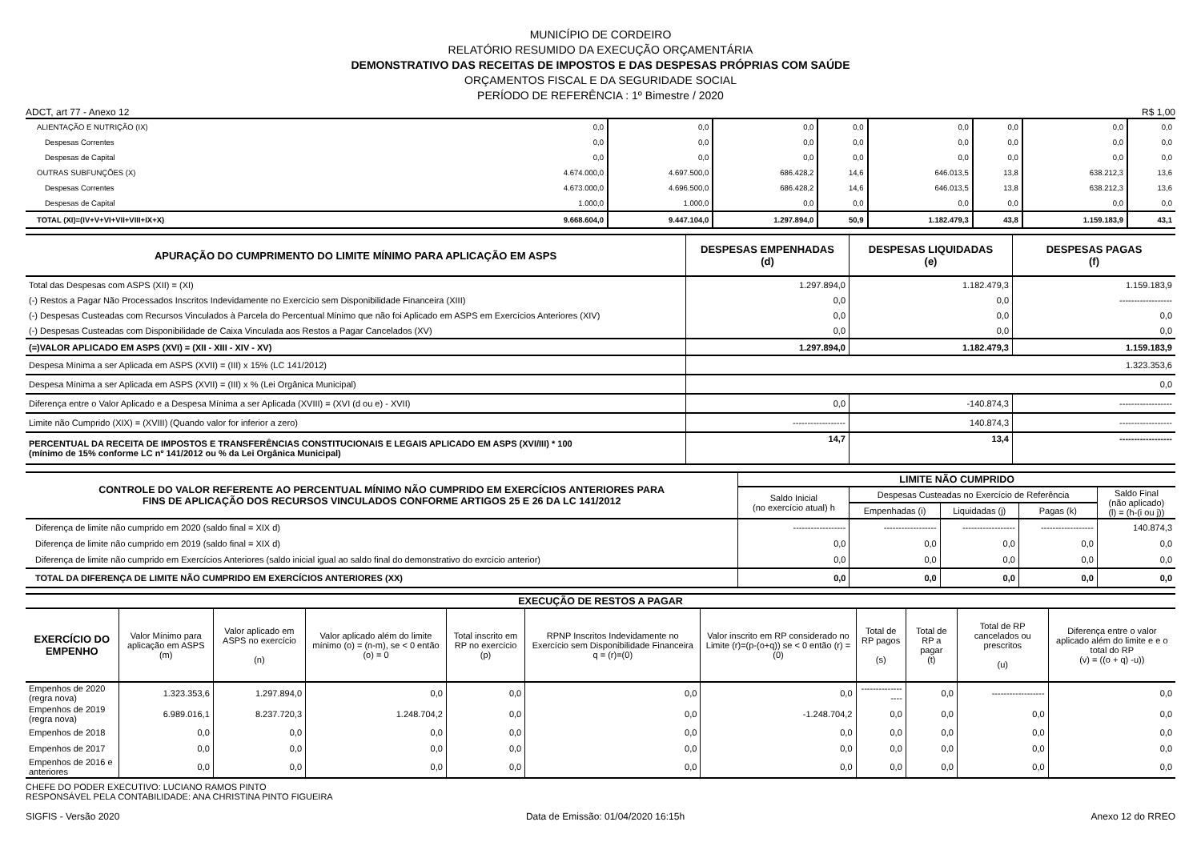MUNICÍPIO DE CORDEIRO
RELATÓRIO RESUMIDO DA EXECUÇÃO ORÇAMENTÁRIA
DEMONSTRATIVO DAS RECEITAS DE IMPOSTOS E DAS DESPESAS PRÓPRIAS COM SAÚDE
ORÇAMENTOS FISCAL E DA SEGURIDADE SOCIAL
PERÍODO DE REFERÊNCIA : 1º Bimestre / 2020
ADCT, art 77 - Anexo 12 R$ 1,00
| ALIENTAÇÃO E NUTRIÇÃO (IX) | 0,0 | 0,0 | 0,0 | 0,0 | 0,0 | 0,0 | 0,0 | 0,0 |
| Despesas Correntes | 0,0 | 0,0 | 0,0 | 0,0 | 0,0 | 0,0 | 0,0 | 0,0 |
| Despesas de Capital | 0,0 | 0,0 | 0,0 | 0,0 | 0,0 | 0,0 | 0,0 | 0,0 |
| OUTRAS SUBFUNÇÕES (X) | 4.674.000,0 | 4.697.500,0 | 686.428,2 | 14,6 | 646.013,5 | 13,8 | 638.212,3 | 13,6 |
| Despesas Correntes | 4.673.000,0 | 4.696.500,0 | 686.428,2 | 14,6 | 646.013,5 | 13,8 | 638.212,3 | 13,6 |
| Despesas de Capital | 1.000,0 | 1.000,0 | 0,0 | 0,0 | 0,0 | 0,0 | 0,0 | 0,0 |
| TOTAL (XI)=(IV+V+VI+VII+VIII+IX+X) | 9.668.604,0 | 9.447.104,0 | 1.297.894,0 | 50,9 | 1.182.479,3 | 43,8 | 1.159.183,9 | 43,1 |
| APURAÇÃO DO CUMPRIMENTO DO LIMITE MÍNIMO PARA APLICAÇÃO EM ASPS | DESPESAS EMPENHADAS (d) | DESPESAS LIQUIDADAS (e) | DESPESAS PAGAS (f) |
| --- | --- | --- | --- |
| Total das Despesas com ASPS (XII) = (XI) | 1.297.894,0 | 1.182.479,3 | 1.159.183,9 |
| (-) Restos a Pagar Não Processados Inscritos Indevidamente no Exercício sem Disponibilidade Financeira (XIII) | 0,0 | 0,0 | ------------------ |
| (-) Despesas Custeadas com Recursos Vinculados à Parcela do Percentual Mínimo que não foi Aplicado em ASPS em Exercícios Anteriores (XIV) | 0,0 | 0,0 | 0,0 |
| (-) Despesas Custeadas com Disponibilidade de Caixa Vinculada aos Restos a Pagar Cancelados (XV) | 0,0 | 0,0 | 0,0 |
| (=)VALOR APLICADO EM ASPS (XVI) = (XII - XIII - XIV - XV) | 1.297.894,0 | 1.182.479,3 | 1.159.183,9 |
| Despesa Mínima a ser Aplicada em ASPS (XVII) = (III) x 15% (LC 141/2012) | 1.323.353,6 | | |
| Despesa Mínima a ser Aplicada em ASPS (XVII) = (III) x % (Lei Orgânica Municipal) | 0,0 | | |
| Diferença entre o Valor Aplicado e a Despesa Mínima a ser Aplicada (XVIII) = (XVI (d ou e) - XVII) | 0,0 | -140.874,3 | ------------------ |
| Limite não Cumprido (XIX) = (XVIII) (Quando valor for inferior a zero) | ------------------ | 140.874,3 | ------------------ |
| PERCENTUAL DA RECEITA DE IMPOSTOS E TRANSFERÊNCIAS CONSTITUCIONAIS E LEGAIS APLICADO EM ASPS (XVI/III) * 100 (mínimo de 15% conforme LC nº 141/2012 ou % da Lei Orgânica Municipal) | 14,7 | 13,4 | ------------------ |
| CONTROLE DO VALOR REFERENTE AO PERCENTUAL MÍNIMO NÃO CUMPRIDO EM EXERCÍCIOS ANTERIORES PARA FINS DE APLICAÇÃO DOS RECURSOS VINCULADOS CONFORME ARTIGOS 25 E 26 DA LC 141/2012 | LIMITE NÃO CUMPRIDO | | | | |
| --- | --- | --- | --- | --- | --- |
| | Saldo Inicial (no exercício atual) h | Despesas Custeadas no Exercício de Referência | | | Saldo Final (não aplicado) (l) = (h-(i ou j)) |
| | | Empenhadas (i) | Liquidadas (j) | Pagas (k) | |
| Diferença de limite não cumprido em 2020 (saldo final = XIX d) | ------------------ | ------------------ | ------------------ | ------------------ | 140.874,3 |
| Diferença de limite não cumprido em 2019 (saldo final = XIX d) | 0,0 | 0,0 | 0,0 | 0,0 | 0,0 |
| Diferença de limite não cumprido em Exercícios Anteriores (saldo inicial igual ao saldo final do demonstrativo do exrcício anterior) | 0,0 | 0,0 | 0,0 | 0,0 | 0,0 |
| TOTAL DA DIFERENÇA DE LIMITE NÃO CUMPRIDO EM EXERCÍCIOS ANTERIORES (XX) | 0,0 | 0,0 | 0,0 | 0,0 | 0,0 |
| EXECUÇÃO DE RESTOS A PAGAR | | | | | | | | | | |
| --- | --- | --- | --- | --- | --- | --- | --- | --- | --- | --- |
| EXERCÍCIO DO EMPENHO | Valor Mínimo para aplicação em ASPS (m) | Valor aplicado em ASPS no exercício (n) | Valor aplicado além do limite mínimo (o) = (n-m), se < 0 então (o) = 0 | Total inscrito em RP no exercício (p) | RPNP Inscritos Indevidamente no Exercício sem Disponibilidade Financeira q = (r)=(0) | Valor inscrito em RP considerado no Limite (r)=(p-(o+q)) se < 0 então (r) = (0) | Total de RP pagos (s) | Total de RP a pagar (t) | Total de RP cancelados ou prescritos (u) | Diferença entre o valor aplicado além do limite e e o total do RP (v) = ((o + q) -u)) |
| Empenhos de 2020 (regra nova) | 1.323.353,6 | 1.297.894,0 | 0,0 | 0,0 | 0,0 | 0,0 | ------------------ | 0,0 | ------------------ | 0,0 |
| Empenhos de 2019 (regra nova) | 6.989.016,1 | 8.237.720,3 | 1.248.704,2 | 0,0 | 0,0 | -1.248.704,2 | 0,0 | 0,0 | 0,0 | 0,0 |
| Empenhos de 2018 | 0,0 | 0,0 | 0,0 | 0,0 | 0,0 | 0,0 | 0,0 | 0,0 | 0,0 | 0,0 |
| Empenhos de 2017 | 0,0 | 0,0 | 0,0 | 0,0 | 0,0 | 0,0 | 0,0 | 0,0 | 0,0 | 0,0 |
| Empenhos de 2016 e anteriores | 0,0 | 0,0 | 0,0 | 0,0 | 0,0 | 0,0 | 0,0 | 0,0 | 0,0 | 0,0 |
CHEFE DO PODER EXECUTIVO: LUCIANO RAMOS PINTO
RESPONSÁVEL PELA CONTABILIDADE: ANA CHRISTINA PINTO FIGUEIRA
SIGFIS - Versão 2020 Data de Emissão: 01/04/2020 16:15h Anexo 12 do RREO